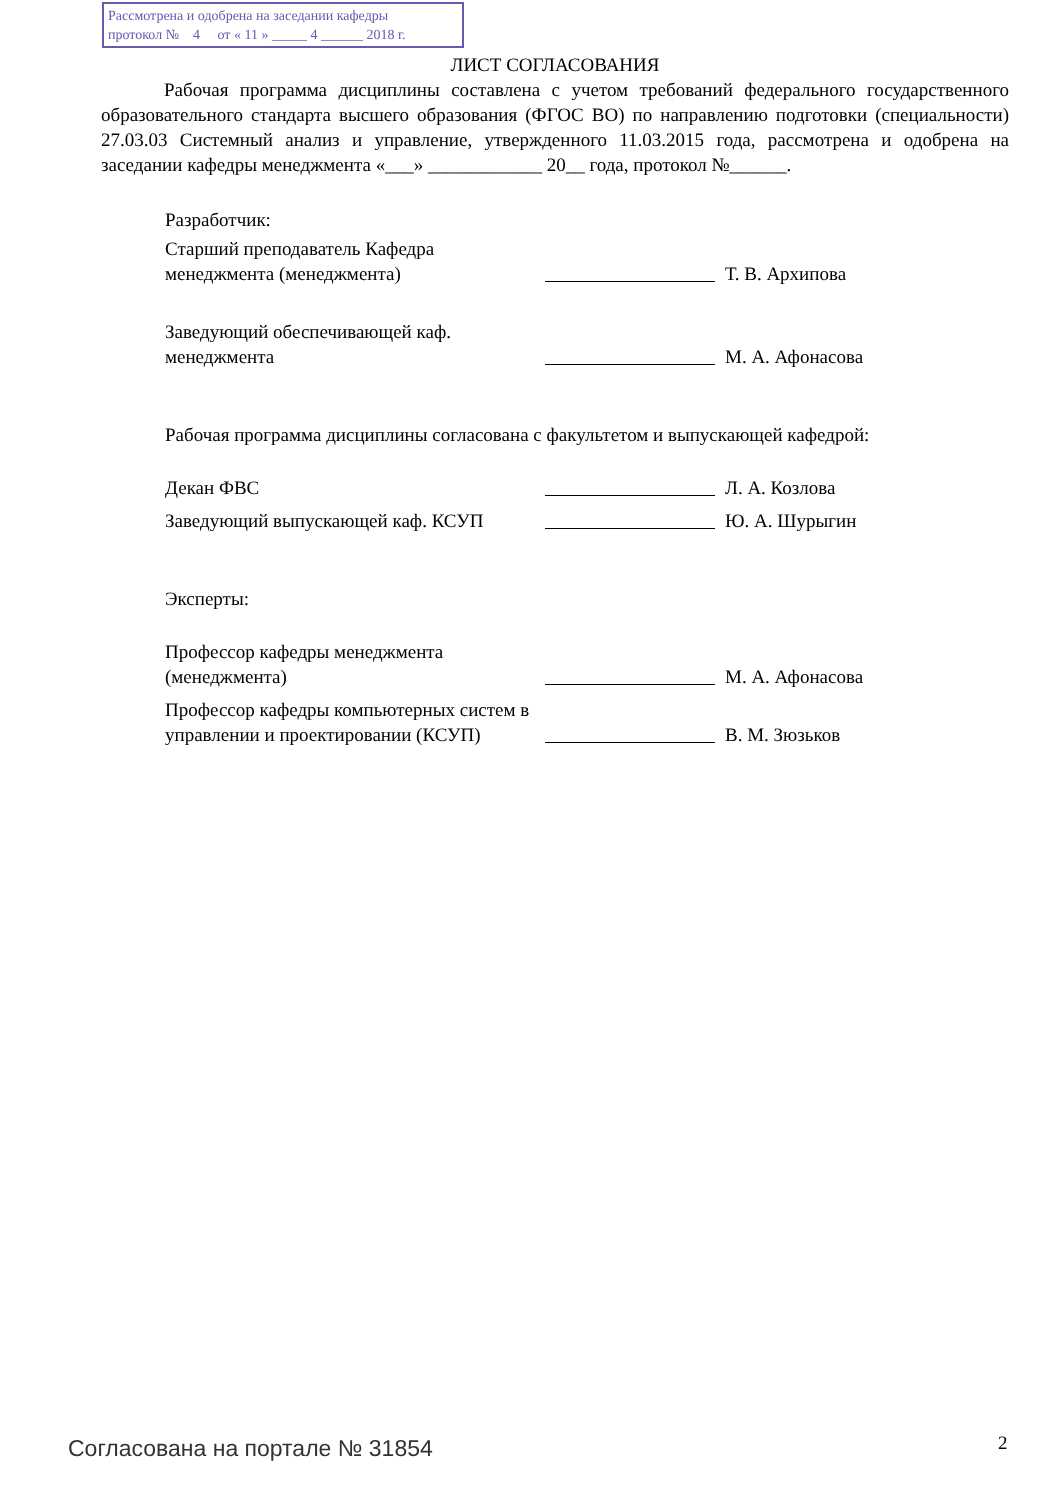Рассмотрена и одобрена на заседании кафедры
протокол № 4 от « 11 » _____ 4 ______ 2018 г.
ЛИСТ СОГЛАСОВАНИЯ
Рабочая программа дисциплины составлена с учетом требований федерального государственного образовательного стандарта высшего образования (ФГОС ВО) по направлению подготовки (специальности) 27.03.03 Системный анализ и управление, утвержденного 11.03.2015 года, рассмотрена и одобрена на заседании кафедры менеджмента «___» ____________ 20__ года, протокол №______.
Разработчик:
Старший преподаватель Кафедра менеджмента (менеджмента)
Т. В. Архипова
Заведующий обеспечивающей каф. менеджмента
М. А. Афонасова
Рабочая программа дисциплины согласована с факультетом и выпускающей кафедрой:
Декан ФВС
Л. А. Козлова
Заведующий выпускающей каф. КСУП
Ю. А. Шурыгин
Эксперты:
Профессор кафедры менеджмента (менеджмента)
М. А. Афонасова
Профессор кафедры компьютерных систем в управлении и проектировании (КСУП)
В. М. Зюзьков
Согласована на портале № 31854 2